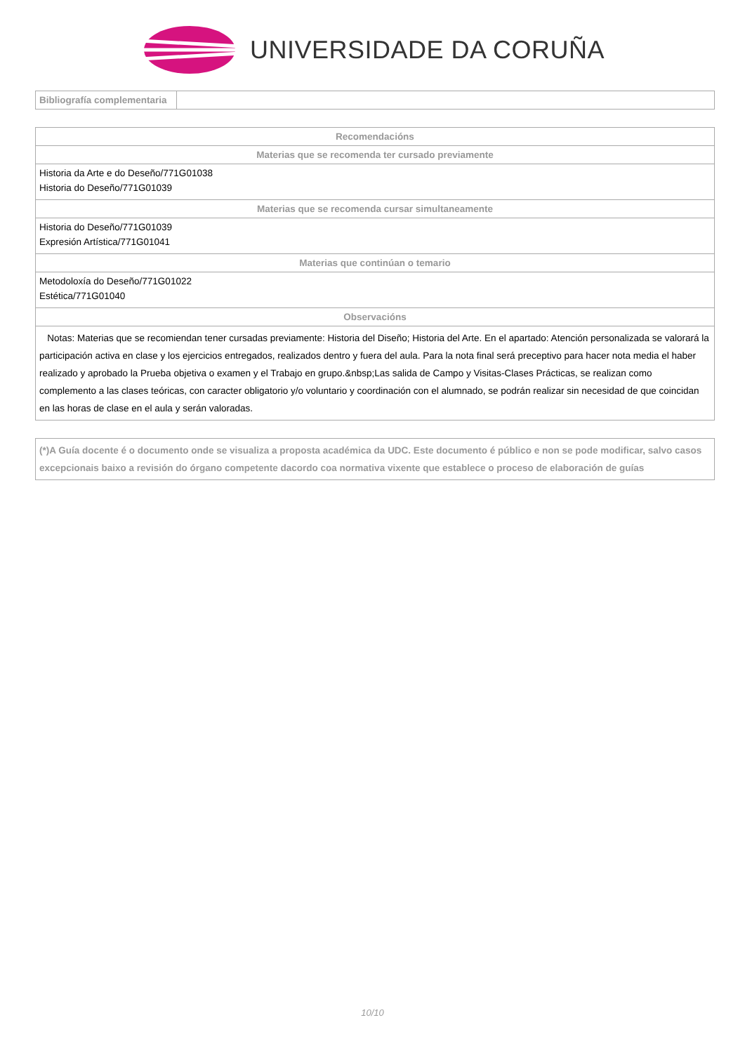UNIVERSIDADE DA CORUÑA
| Bibliografía complementaria | |
| Recomendacións |
| --- |
| Materias que se recomenda ter cursado previamente |
| Historia da Arte e do Deseño/771G01038 Historia do Deseño/771G01039 |
| Materias que se recomenda cursar simultaneamente |
| Historia do Deseño/771G01039 Expresión Artística/771G01041 |
| Materias que continúan o temario |
| Metodoloxía do Deseño/771G01022 Estética/771G01040 |
| Observacións |
| Notas: Materias que se recomiendan tener cursadas previamente: Historia del Diseño; Historia del Arte. En el apartado: Atención personalizada se valorará la participación activa en clase y los ejercicios entregados, realizados dentro y fuera del aula. Para la nota final será preceptivo para hacer nota media el haber realizado y aprobado la Prueba objetiva o examen y el Trabajo en grupo.&nbsp;Las salida de Campo y Visitas-Clases Prácticas, se realizan como complemento a las clases teóricas, con caracter obligatorio y/o voluntario y coordinación con el alumnado, se podrán realizar sin necesidad de que coincidan en las horas de clase en el aula y serán valoradas. |
| (*)A Guía docente é o documento onde se visualiza a proposta académica da UDC. Este documento é público e non se pode modificar, salvo casos excepcionais baixo a revisión do órgano competente dacordo coa normativa vixente que establece o proceso de elaboración de guías |
| --- |
10/10